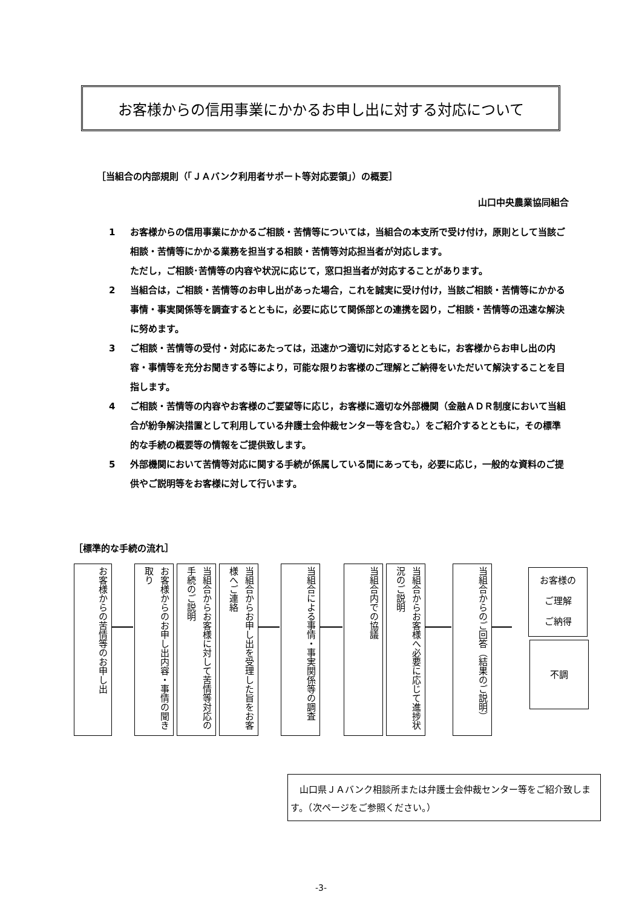お客様からの信用事業にかかるお申し出に対する対応について
［当組合の内部規則（「ＪＡバンク利用者サポート等対応要領」）の概要］
山口中央農業協同組合
1 お客様からの信用事業にかかるご相談・苦情等については，当組合の本支所で受け付け，原則として当該ご相談・苦情等にかかる業務を担当する相談・苦情等対応担当者が対応します。
ただし，ご相談･苦情等の内容や状況に応じて，窓口担当者が対応することがあります。
2 当組合は，ご相談・苦情等のお申し出があった場合，これを誠実に受け付け，当該ご相談・苦情等にかかる事情・事実関係等を調査するとともに，必要に応じて関係部との連携を図り，ご相談・苦情等の迅速な解決に努めます。
3 ご相談・苦情等の受付・対応にあたっては，迅速かつ適切に対応するとともに，お客様からお申し出の内容・事情等を充分お聞きする等により，可能な限りお客様のご理解とご納得をいただいて解決することを目指します。
4 ご相談・苦情等の内容やお客様のご要望等に応じ，お客様に適切な外部機関（金融ＡＤＲ制度において当組合が紛争解決措置として利用している弁護士会仲裁センター等を含む。）をご紹介するとともに，その標準的な手続の概要等の情報をご提供致します。
5 外部機関において苦情等対応に関する手続が係属している間にあっても，必要に応じ，一般的な資料のご提供やご説明等をお客様に対して行います。
［標準的な手続の流れ］
お客様からの苦情等のお申し出
お客様からのお申し出内容・事情の聞き取り
当組合からお客様に対して苦情等対応の手続のご説明
当組合からお申し出を受理した旨をお客様へご連絡
当組合による事情・事実関係等の調査
当組合内での協議
当組合からお客様へ必要に応じて進捗状況のご説明
当組合からのご回答（結果のご説明）
お客様の
ご理解
ご納得
不調
　山口県ＪＡバンク相談所または弁護士会仲裁センター等をご紹介致します。（次ページをご参照ください。）
-3-